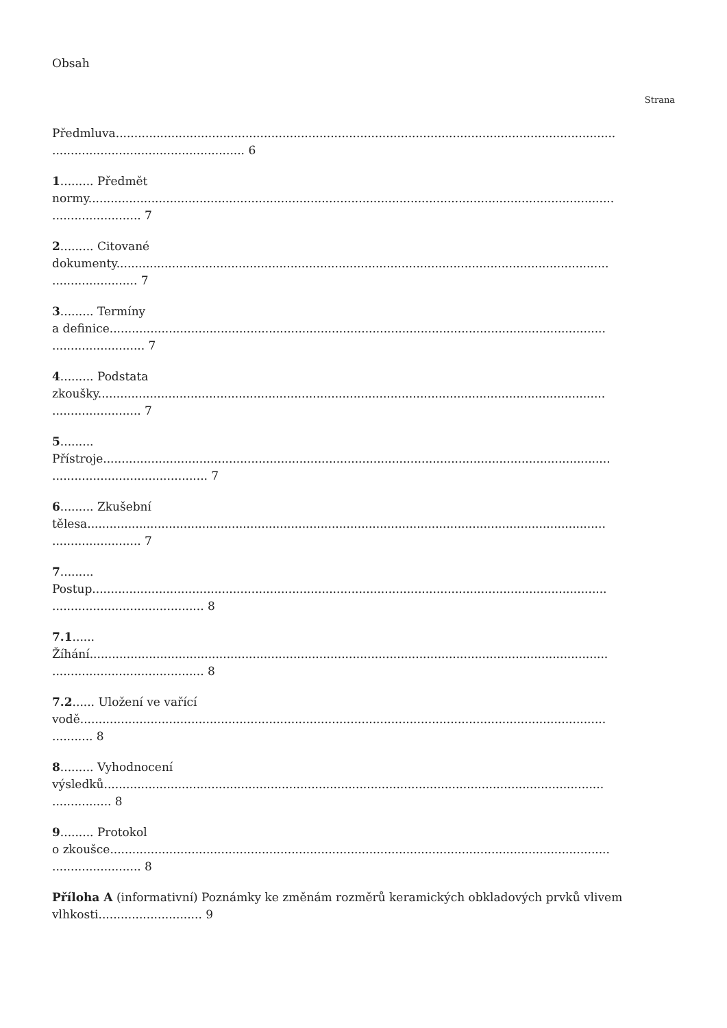Obsah
Strana
Předmluva.......................................................................................................................................
.................................................... 6
1......... Předmět
normy..............................................................................................................................................
........................ 7
2......... Citované
dokumenty.....................................................................................................................................
....................... 7
3......... Termíny
a definice......................................................................................................................................
......................... 7
4......... Podstata
zkoušky.........................................................................................................................................
........................ 7
5.........
Přístroje.........................................................................................................................................
.......................................... 7
6......... Zkušební
tělesa............................................................................................................................................
........................ 7
7.........
Postup...........................................................................................................................................
......................................... 8
7.1......
Žíhání............................................................................................................................................
......................................... 8
7.2...... Uložení ve vařící
vodě..............................................................................................................................................
........... 8
8......... Vyhodnocení
výsledků.......................................................................................................................................
................ 8
9......... Protokol
o zkoušce.......................................................................................................................................
........................ 8
Příloha A (informativní) Poznámky ke změnám rozměrů keramických obkladových prvků vlivem vlhkosti............................ 9